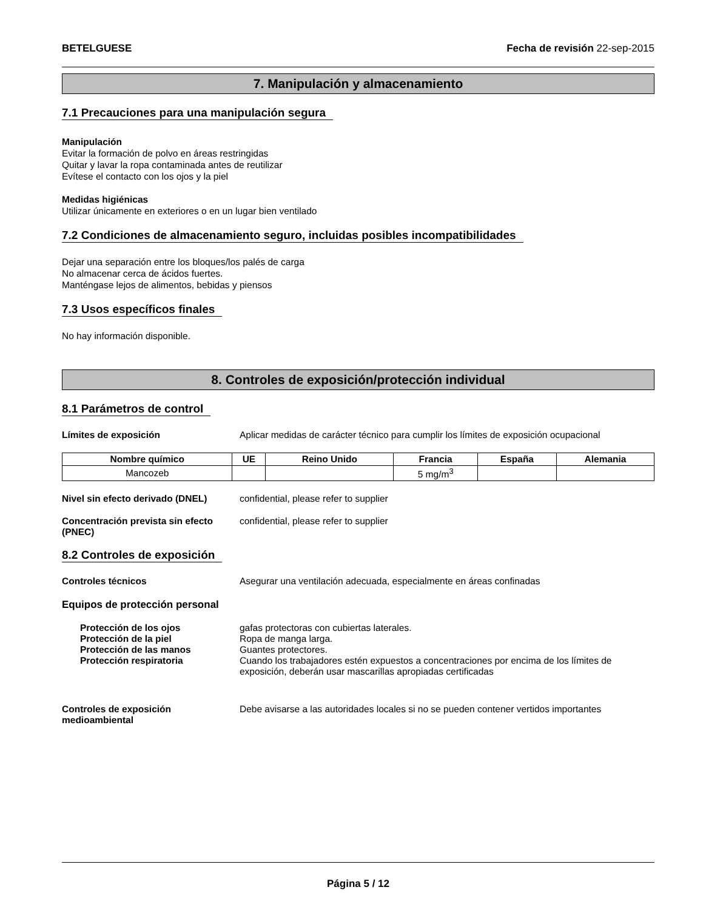BETELGUESE Fecha de revisión 22-sep-2015
7. Manipulación y almacenamiento
7.1 Precauciones para una manipulación segura
Manipulación
Evitar la formación de polvo en áreas restringidas
Quitar y lavar la ropa contaminada antes de reutilizar
Evítese el contacto con los ojos y la piel
Medidas higiénicas
Utilizar únicamente en exteriores o en un lugar bien ventilado
7.2 Condiciones de almacenamiento seguro, incluidas posibles incompatibilidades
Dejar una separación entre los bloques/los palés de carga
No almacenar cerca de ácidos fuertes.
Manténgase lejos de alimentos, bebidas y piensos
7.3 Usos específicos finales
No hay información disponible.
8. Controles de exposición/protección individual
8.1 Parámetros de control
Límites de exposición Aplicar medidas de carácter técnico para cumplir los límites de exposición ocupacional
| Nombre químico | UE | Reino Unido | Francia | España | Alemania |
| --- | --- | --- | --- | --- | --- |
| Mancozeb | | | 5 mg/m<sup>3</sup> | | |
Nivel sin efecto derivado (DNEL) confidential, please refer to supplier
Concentración prevista sin efecto (PNEC) confidential, please refer to supplier
8.2 Controles de exposición
Controles técnicos Asegurar una ventilación adecuada, especialmente en áreas confinadas
Equipos de protección personal
Protección de los ojos gafas protectoras con cubiertas laterales.
Protección de la piel Ropa de manga larga.
Protección de las manos Guantes protectores.
Protección respiratoria Cuando los trabajadores estén expuestos a concentraciones por encima de los límites de exposición, deberán usar mascarillas apropiadas certificadas
Controles de exposición medioambiental Debe avisarse a las autoridades locales si no se pueden contener vertidos importantes
Página 5 / 12